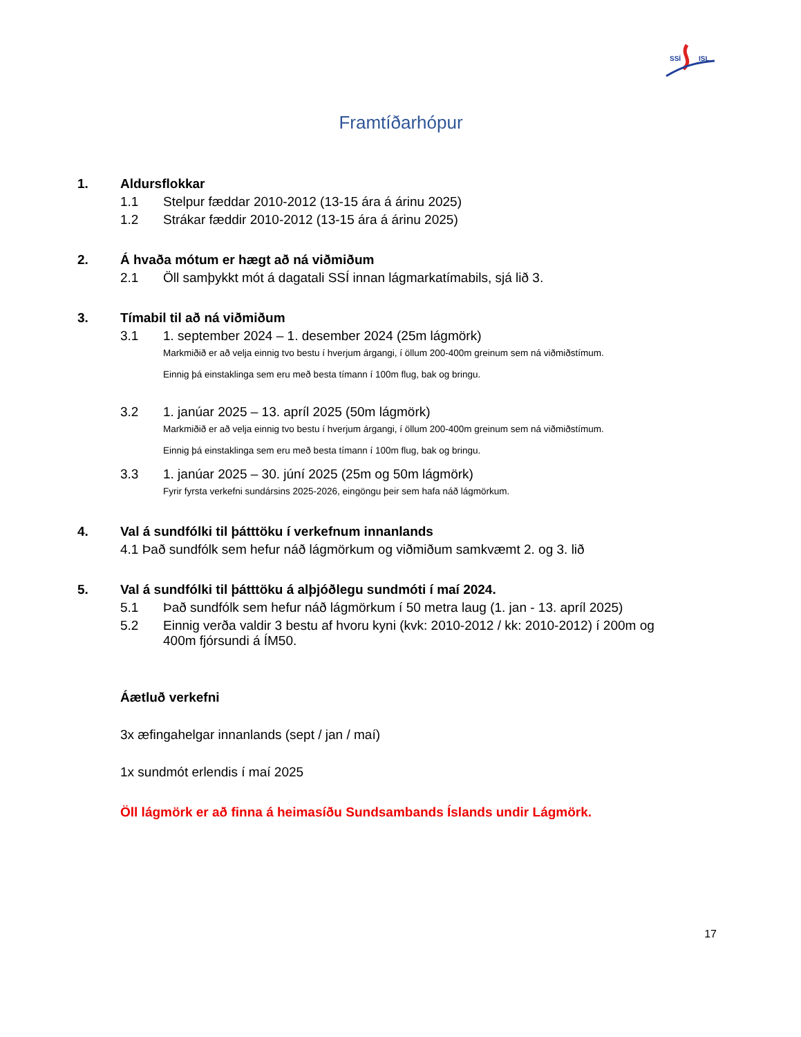SSÍ
ISL
Framtíðarhópur
1. Aldursflokkar
1.1 Stelpur fæddar 2010-2012 (13-15 ára á árinu 2025)
1.2 Strákar fæddir 2010-2012 (13-15 ára á árinu 2025)
2. Á hvaða mótum er hægt að ná viðmiðum
2.1 Öll samþykkt mót á dagatali SSÍ innan lágmarkatímabils, sjá lið 3.
3. Tímabil til að ná viðmiðum
3.1 1. september 2024 – 1. desember 2024 (25m lágmörk)
Markmiðið er að velja einnig tvo bestu í hverjum árgangi, í öllum 200-400m greinum sem ná viðmiðstímum.
Einnig þá einstaklinga sem eru með besta tímann í 100m flug, bak og bringu.
3.2 1. janúar 2025 – 13. apríl 2025 (50m lágmörk)
Markmiðið er að velja einnig tvo bestu í hverjum árgangi, í öllum 200-400m greinum sem ná viðmiðstímum.
Einnig þá einstaklinga sem eru með besta tímann í 100m flug, bak og bringu.
3.3 1. janúar 2025 – 30. júní 2025 (25m og 50m lágmörk)
Fyrir fyrsta verkefni sundársins 2025-2026, eingöngu þeir sem hafa náð lágmörkum.
4. Val á sundfólki til þátttöku í verkefnum innanlands
4.1 Það sundfólk sem hefur náð lágmörkum og viðmiðum samkvæmt 2. og 3. lið
5. Val á sundfólki til þátttöku á alþjóðlegu sundmóti í maí 2024.
5.1 Það sundfólk sem hefur náð lágmörkum í 50 metra laug (1. jan - 13. apríl 2025)
5.2 Einnig verða valdir 3 bestu af hvoru kyni (kvk: 2010-2012 / kk: 2010-2012) í 200m og 400m fjórsundi á ÍM50.
Áætluð verkefni
3x æfingahelgar innanlands (sept / jan / maí)
1x sundmót erlendis í maí 2025
Öll lágmörk er að finna á heimasíðu Sundsambands Íslands undir Lágmörk.
17